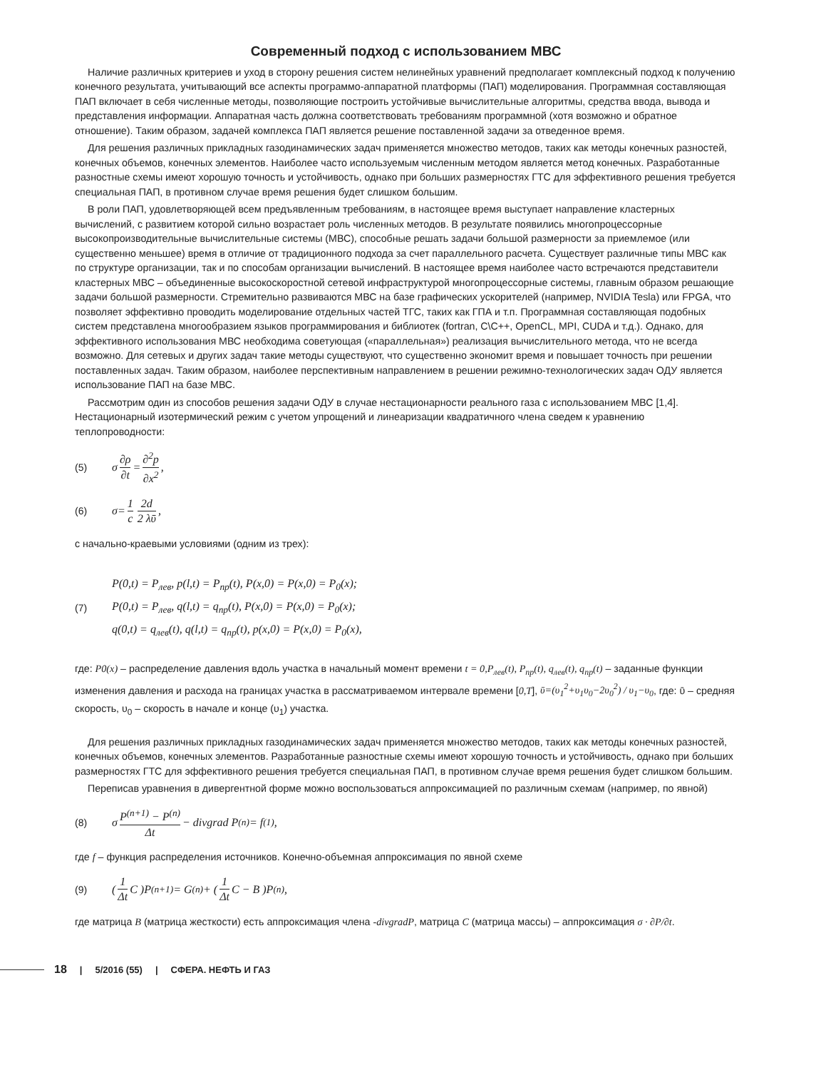Современный подход с использованием МВС
Наличие различных критериев и уход в сторону решения систем нелинейных уравнений предполагает комплексный подход к получению конечного результата, учитывающий все аспекты программо-аппаратной платформы (ПАП) моделирования. Программная составляющая ПАП включает в себя численные методы, позволяющие построить устойчивые вычислительные алгоритмы, средства ввода, вывода и представления информации. Аппаратная часть должна соответствовать требованиям программной (хотя возможно и обратное отношение). Таким образом, задачей комплекса ПАП является решение поставленной задачи за отведенное время.
Для решения различных прикладных газодинамических задач применяется множество методов, таких как методы конечных разностей, конечных объемов, конечных элементов. Наиболее часто используемым численным методом является метод конечных. Разработанные разностные схемы имеют хорошую точность и устойчивость, однако при больших размерностях ГТС для эффективного решения требуется специальная ПАП, в противном случае время решения будет слишком большим.
В роли ПАП, удовлетворяющей всем предъявленным требованиям, в настоящее время выступает направление кластерных вычислений, с развитием которой сильно возрастает роль численных методов. В результате появились многопроцессорные высокопроизводительные вычислительные системы (МВС), способные решать задачи большой размерности за приемлемое (или существенно меньшее) время в отличие от традиционного подхода за счет параллельного расчета. Существует различные типы МВС как по структуре организации, так и по способам организации вычислений. В настоящее время наиболее часто встречаются представители кластерных МВС – объединенные высокоскоростной сетевой инфраструктурой многопроцессорные системы, главным образом решающие задачи большой размерности. Стремительно развиваются МВС на базе графических ускорителей (например, NVIDIA Tesla) или FPGA, что позволяет эффективно проводить моделирование отдельных частей ТГС, таких как ГПА и т.п. Программная составляющая подобных систем представлена многообразием языков программирования и библиотек (fortran, C\C++, OpenCL, MPI, CUDA и т.д.). Однако, для эффективного использования МВС необходима советующая («параллельная») реализация вычислительного метода, что не всегда возможно. Для сетевых и других задач такие методы существуют, что существенно экономит время и повышает точность при решении поставленных задач. Таким образом, наиболее перспективным направлением в решении режимно-технологических задач ОДУ является использование ПАП на базе МВС.
Рассмотрим один из способов решения задачи ОДУ в случае нестационарности реального газа с использованием МВС [1,4]. Нестационарный изотермический режим с учетом упрощений и линеаризации квадратичного члена сведем к уравнению теплопроводности:
(5) σ ∂ρ ∂t = ∂<sup>2</sup>p ∂x<sup>2</sup>,
(6) σ= 1 c 2d 2 λῡ,
с начально-краевыми условиями (одним из трех):
(7)
P(0,t) = P<sub>лев</sub>, p(l,t) = P<sub>пр</sub>(t), P(x,0) = P(x,0) = P<sub>0</sub>(x);
P(0,t) = P<sub>лев</sub>, q(l,t) = q<sub>пр</sub>(t), P(x,0) = P(x,0) = P<sub>0</sub>(x);
q(0,t) = q<sub>лев</sub>(t), q(l,t) = q<sub>пр</sub>(t), p(x,0) = P(x,0) = P<sub>0</sub>(x),
где: P0(x) – распределение давления вдоль участка в начальный момент времени t = 0,P<sub>лев</sub>(t), P<sub>пр</sub>(t), q<sub>лев</sub>(t), q<sub>пр</sub>(t) – заданные функции изменения давления и расхода на границах участка в рассматриваемом интервале времени [0,T], ῡ=(υ<sub>1</sub><sup>2</sup>+υ<sub>1</sub>υ<sub>0</sub>−2υ<sub>0</sub><sup>2</sup>) / υ<sub>1</sub>−υ<sub>0</sub>, где: ῡ – средняя скорость, υ<sub>0</sub> – скорость в начале и конце (υ<sub>1</sub>) участка.
Для решения различных прикладных газодинамических задач применяется множество методов, таких как методы конечных разностей, конечных объемов, конечных элементов. Разработанные разностные схемы имеют хорошую точность и устойчивость, однако при больших размерностях ГТС для эффективного решения требуется специальная ПАП, в противном случае время решения будет слишком большим.
Переписав уравнения в дивергентной форме можно воспользоваться аппроксимацией по различным схемам (например, по явной)
(8) σ P<sup>(n+1)</sup> − P<sup>(n)</sup> Δt − divgrad P<sup>(n)</sup> = f<sup>(1)</sup>,
где f – функция распределения источников. Конечно-объемная аппроксимация по явной схеме
(9) ( 1 Δt C )P<sup>(n+1)</sup> = G<sup>(n)</sup> + ( 1 Δt C − B )P<sup>(n)</sup>,
где матрица B (матрица жесткости) есть аппроксимация члена -divgradP, матрица C (матрица массы) – аппроксимация σ · ∂P/∂t.
18 | 5/2016 (55) | СФЕРА. НЕФТЬ И ГАЗ